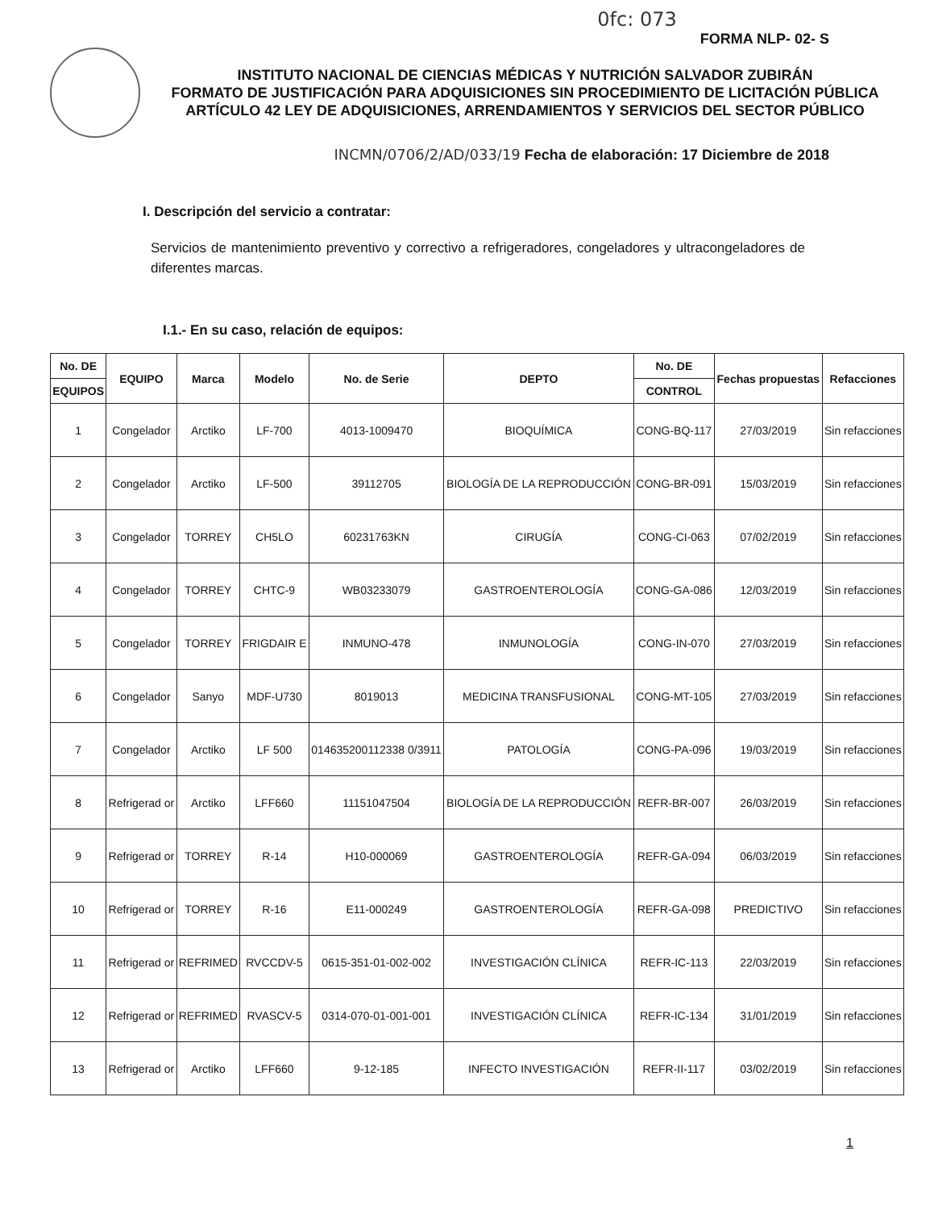0fc: 073
FORMA NLP- 02- S
INSTITUTO NACIONAL DE CIENCIAS MÉDICAS Y NUTRICIÓN SALVADOR ZUBIRÁN
FORMATO DE JUSTIFICACIÓN PARA ADQUISICIONES SIN PROCEDIMIENTO DE LICITACIÓN PÚBLICA ARTÍCULO 42 LEY DE ADQUISICIONES, ARRENDAMIENTOS Y SERVICIOS DEL SECTOR PÚBLICO
INCMN/0706/2/AD/033/19 Fecha de elaboración: 17 Diciembre de 2018
I. Descripción del servicio a contratar:
Servicios de mantenimiento preventivo y correctivo a refrigeradores, congeladores y ultracongeladores de diferentes marcas.
I.1.- En su caso, relación de equipos:
| No. DE | EQUIPO | Marca | Modelo | No. de Serie | DEPTO | No. DE | Fechas propuestas | Refacciones |
| --- | --- | --- | --- | --- | --- | --- | --- | --- |
| EQUIPOS | | | | | | CONTROL | | |
| 1 | Congelador | Arctiko | LF-700 | 4013-1009470 | BIOQUÍMICA | CONG-BQ-117 | 27/03/2019 | Sin refacciones |
| 2 | Congelador | Arctiko | LF-500 | 39112705 | BIOLOGÍA DE LA REPRODUCCIÓN | CONG-BR-091 | 15/03/2019 | Sin refacciones |
| 3 | Congelador | TORREY | CH5LO | 60231763KN | CIRUGÍA | CONG-CI-063 | 07/02/2019 | Sin refacciones |
| 4 | Congelador | TORREY | CHTC-9 | WB03233079 | GASTROENTEROLOGÍA | CONG-GA-086 | 12/03/2019 | Sin refacciones |
| 5 | Congelador | TORREY | FRIGDAIR E | INMUNO-478 | INMUNOLOGÍA | CONG-IN-070 | 27/03/2019 | Sin refacciones |
| 6 | Congelador | Sanyo | MDF-U730 | 8019013 | MEDICINA TRANSFUSIONAL | CONG-MT-105 | 27/03/2019 | Sin refacciones |
| 7 | Congelador | Arctiko | LF 500 | 014635200112338 0/3911 | PATOLOGÍA | CONG-PA-096 | 19/03/2019 | Sin refacciones |
| 8 | Refrigerad or | Arctiko | LFF660 | 11151047504 | BIOLOGÍA DE LA REPRODUCCIÓN | REFR-BR-007 | 26/03/2019 | Sin refacciones |
| 9 | Refrigerad or | TORREY | R-14 | H10-000069 | GASTROENTEROLOGÍA | REFR-GA-094 | 06/03/2019 | Sin refacciones |
| 10 | Refrigerad or | TORREY | R-16 | E11-000249 | GASTROENTEROLOGÍA | REFR-GA-098 | PREDICTIVO | Sin refacciones |
| 11 | Refrigerad or | REFRIMED | RVCCDV-5 | 0615-351-01-002-002 | INVESTIGACIÓN CLÍNICA | REFR-IC-113 | 22/03/2019 | Sin refacciones |
| 12 | Refrigerad or | REFRIMED | RVASCV-5 | 0314-070-01-001-001 | INVESTIGACIÓN CLÍNICA | REFR-IC-134 | 31/01/2019 | Sin refacciones |
| 13 | Refrigerad or | Arctiko | LFF660 | 9-12-185 | INFECTO INVESTIGACIÓN | REFR-II-117 | 03/02/2019 | Sin refacciones |
1